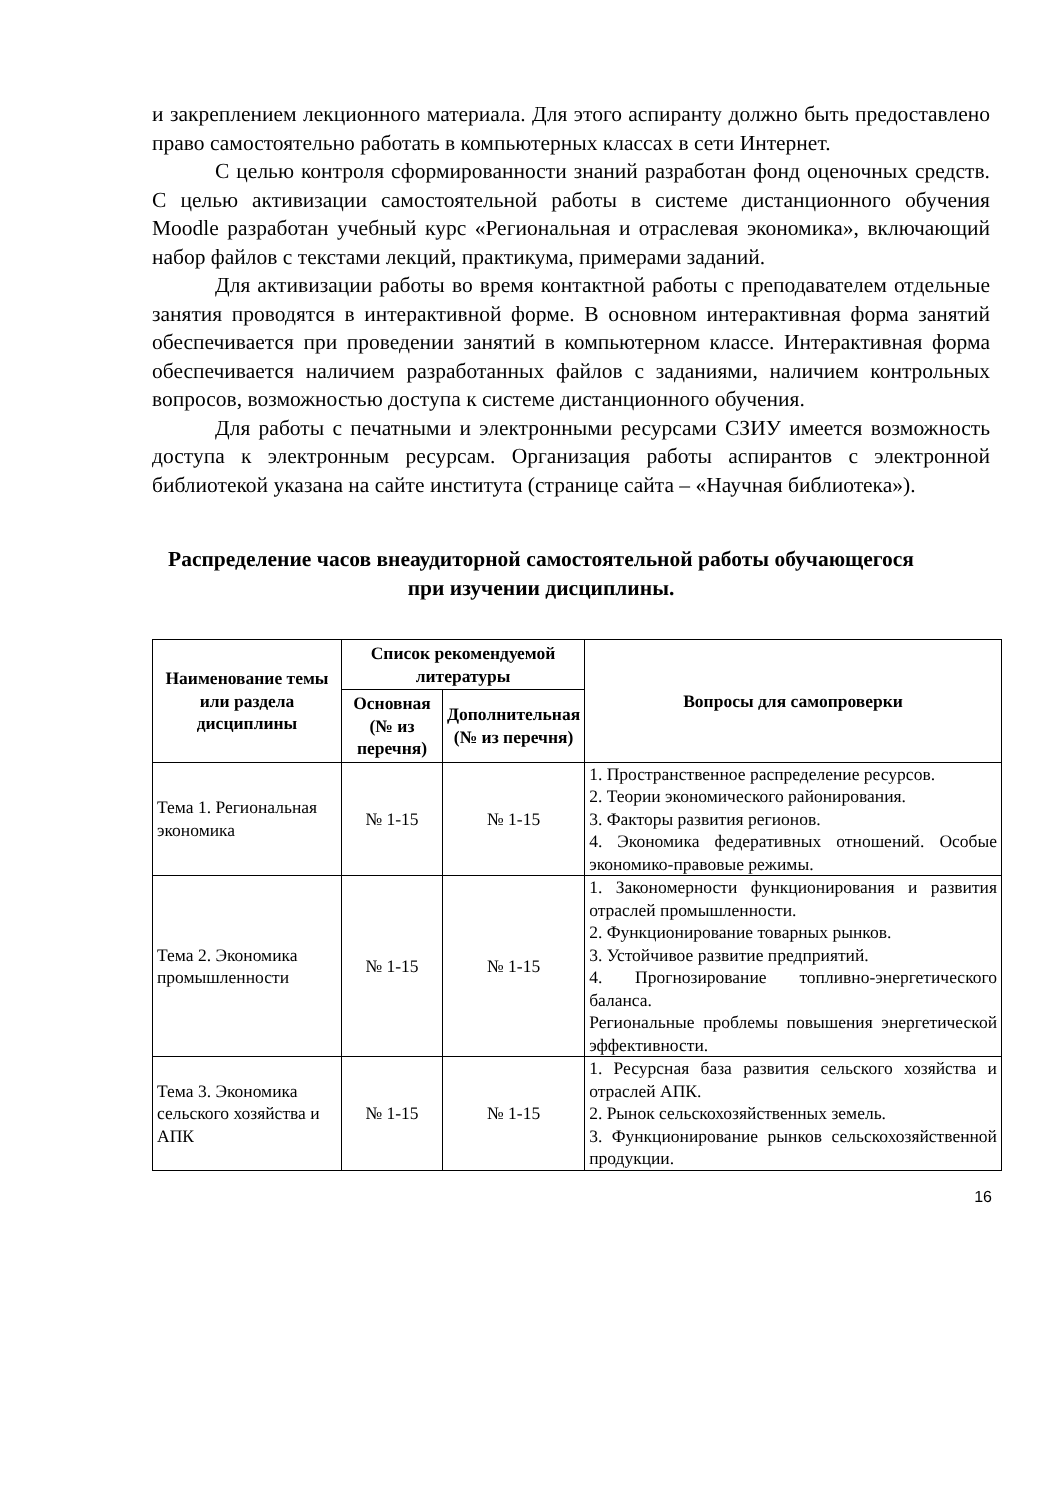и закреплением лекционного материала. Для этого аспиранту должно быть предоставлено право самостоятельно работать в компьютерных классах в сети Интернет.
С целью контроля сформированности знаний разработан фонд оценочных средств. С целью активизации самостоятельной работы в системе дистанционного обучения Moodle разработан учебный курс «Региональная и отраслевая экономика», включающий набор файлов с текстами лекций, практикума, примерами заданий.
Для активизации работы во время контактной работы с преподавателем отдельные занятия проводятся в интерактивной форме. В основном интерактивная форма занятий обеспечивается при проведении занятий в компьютерном классе. Интерактивная форма обеспечивается наличием разработанных файлов с заданиями, наличием контрольных вопросов, возможностью доступа к системе дистанционного обучения.
Для работы с печатными и электронными ресурсами СЗИУ имеется возможность доступа к электронным ресурсам. Организация работы аспирантов с электронной библиотекой указана на сайте института (странице сайта – «Научная библиотека»).
Распределение часов внеаудиторной самостоятельной работы обучающегося при изучении дисциплины.
| Наименование темы или раздела дисциплины | Список рекомендуемой литературы | | Вопросы для самопроверки |
| --- | --- | --- | --- |
| | Основная (№ из перечня) | Дополнительная (№ из перечня) | |
| Тема 1. Региональная экономика | № 1-15 | № 1-15 | 1. Пространственное распределение ресурсов. 2. Теории экономического районирования. 3. Факторы развития регионов. 4. Экономика федеративных отношений. Особые экономико-правовые режимы. |
| Тема 2. Экономика промышленности | № 1-15 | № 1-15 | 1. Закономерности функционирования и развития отраслей промышленности. 2. Функционирование товарных рынков. 3. Устойчивое развитие предприятий. 4. Прогнозирование топливно-энергетического баланса. Региональные проблемы повышения энергетической эффективности. |
| Тема 3. Экономика сельского хозяйства и АПК | № 1-15 | № 1-15 | 1. Ресурсная база развития сельского хозяйства и отраслей АПК. 2. Рынок сельскохозяйственных земель. 3. Функционирование рынков сельскохозяйственной продукции. |
16